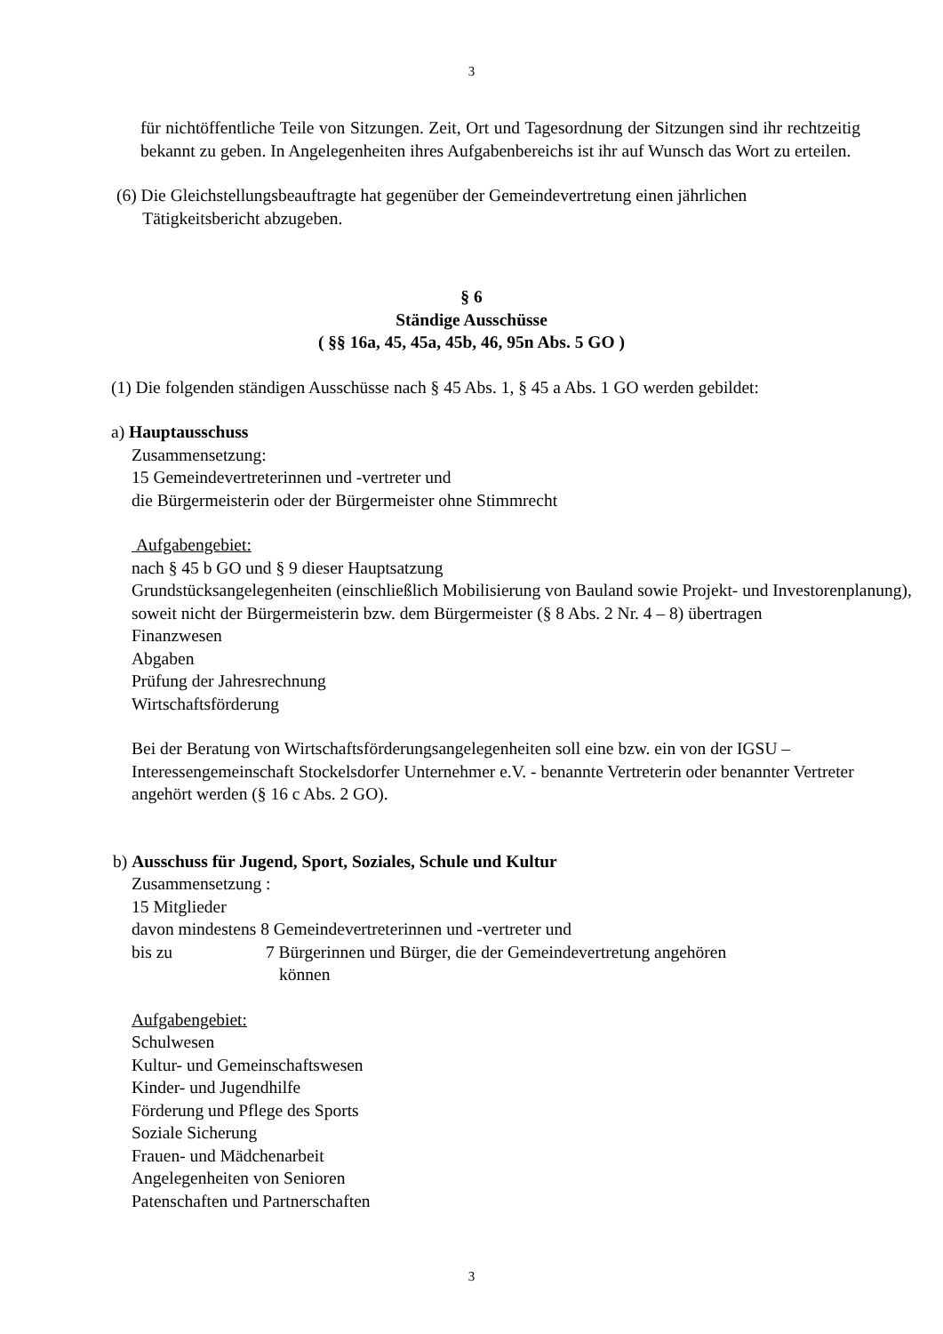3
für nichtöffentliche Teile von Sitzungen. Zeit, Ort und Tagesordnung der Sitzungen sind ihr rechtzeitig bekannt zu geben. In Angelegenheiten ihres Aufgabenbereichs ist ihr auf Wunsch das Wort zu erteilen.
(6) Die Gleichstellungsbeauftragte hat gegenüber der Gemeindevertretung einen jährlichen
Tätigkeitsbericht abzugeben.
§ 6
Ständige Ausschüsse
( §§ 16a, 45, 45a, 45b, 46, 95n Abs. 5 GO )
(1) Die folgenden ständigen Ausschüsse nach § 45 Abs. 1, § 45 a Abs. 1 GO werden gebildet:
a) Hauptausschuss
Zusammensetzung:
15 Gemeindevertreterinnen und -vertreter und
die Bürgermeisterin oder der Bürgermeister ohne Stimmrecht
Aufgabengebiet:
nach § 45 b GO und § 9 dieser Hauptsatzung
Grundstücksangelegenheiten (einschließlich Mobilisierung von Bauland sowie Projekt- und Investorenplanung), soweit nicht der Bürgermeisterin bzw. dem Bürgermeister (§ 8 Abs. 2 Nr. 4 – 8) übertragen
Finanzwesen
Abgaben
Prüfung der Jahresrechnung
Wirtschaftsförderung
Bei der Beratung von Wirtschaftsförderungsangelegenheiten soll eine bzw. ein von der IGSU – Interessengemeinschaft Stockelsdorfer Unternehmer e.V. - benannte Vertreterin oder benannter Vertreter angehört werden (§ 16 c Abs. 2 GO).
b) Ausschuss für Jugend, Sport, Soziales, Schule und Kultur
Zusammensetzung :
15 Mitglieder
davon mindestens 8 Gemeindevertreterinnen und -vertreter und
bis zu 7 Bürgerinnen und Bürger, die der Gemeindevertretung angehören
können
Aufgabengebiet:
Schulwesen
Kultur- und Gemeinschaftswesen
Kinder- und Jugendhilfe
Förderung und Pflege des Sports
Soziale Sicherung
Frauen- und Mädchenarbeit
Angelegenheiten von Senioren
Patenschaften und Partnerschaften
3